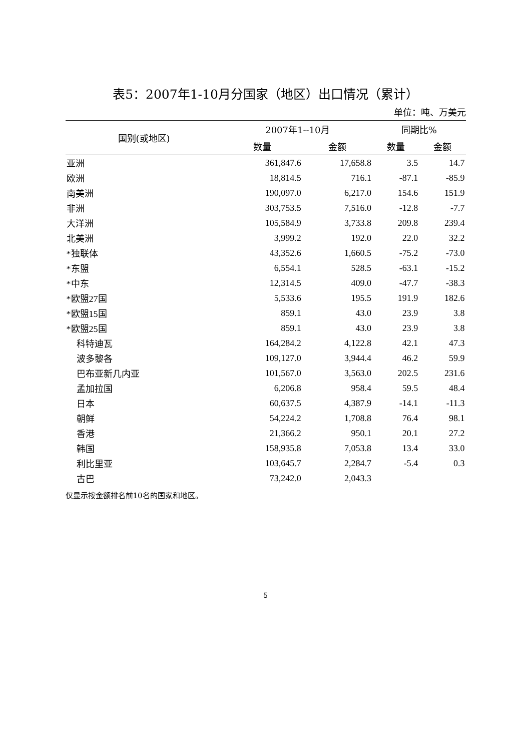表5：2007年1-10月分国家（地区）出口情况（累计）
单位：吨、万美元
| 国别(或地区) | 2007年1--10月 | | 同期比% | |
| --- | --- | --- | --- | --- |
| | 数量 | 金额 | 数量 | 金额 |
| 亚洲 | 361,847.6 | 17,658.8 | 3.5 | 14.7 |
| 欧洲 | 18,814.5 | 716.1 | -87.1 | -85.9 |
| 南美洲 | 190,097.0 | 6,217.0 | 154.6 | 151.9 |
| 非洲 | 303,753.5 | 7,516.0 | -12.8 | -7.7 |
| 大洋洲 | 105,584.9 | 3,733.8 | 209.8 | 239.4 |
| 北美洲 | 3,999.2 | 192.0 | 22.0 | 32.2 |
| *独联体 | 43,352.6 | 1,660.5 | -75.2 | -73.0 |
| *东盟 | 6,554.1 | 528.5 | -63.1 | -15.2 |
| *中东 | 12,314.5 | 409.0 | -47.7 | -38.3 |
| *欧盟27国 | 5,533.6 | 195.5 | 191.9 | 182.6 |
| *欧盟15国 | 859.1 | 43.0 | 23.9 | 3.8 |
| *欧盟25国 | 859.1 | 43.0 | 23.9 | 3.8 |
| 科特迪瓦 | 164,284.2 | 4,122.8 | 42.1 | 47.3 |
| 波多黎各 | 109,127.0 | 3,944.4 | 46.2 | 59.9 |
| 巴布亚新几内亚 | 101,567.0 | 3,563.0 | 202.5 | 231.6 |
| 孟加拉国 | 6,206.8 | 958.4 | 59.5 | 48.4 |
| 日本 | 60,637.5 | 4,387.9 | -14.1 | -11.3 |
| 朝鲜 | 54,224.2 | 1,708.8 | 76.4 | 98.1 |
| 香港 | 21,366.2 | 950.1 | 20.1 | 27.2 |
| 韩国 | 158,935.8 | 7,053.8 | 13.4 | 33.0 |
| 利比里亚 | 103,645.7 | 2,284.7 | -5.4 | 0.3 |
| 古巴 | 73,242.0 | 2,043.3 | | |
仅显示按金额排名前10名的国家和地区。
5